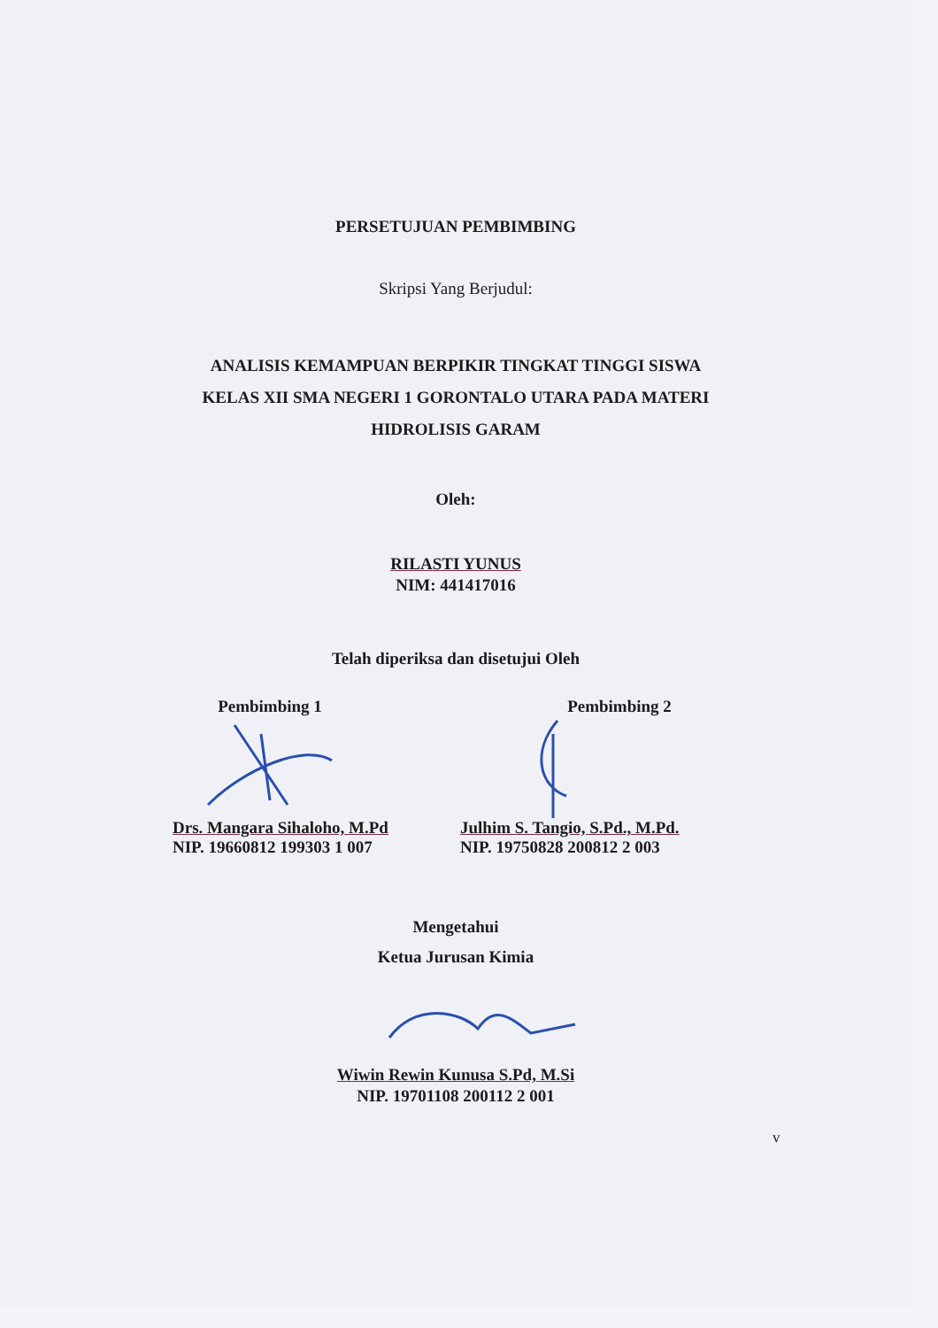PERSETUJUAN PEMBIMBING
Skripsi Yang Berjudul:
ANALISIS KEMAMPUAN BERPIKIR TINGKAT TINGGI SISWA
KELAS XII SMA NEGERI 1 GORONTALO UTARA PADA MATERI
HIDROLISIS GARAM
Oleh:
RILASTI YUNUS
NIM: 441417016
Telah diperiksa dan disetujui Oleh
Pembimbing 1
Drs. Mangara Sihaloho, M.Pd
NIP. 19660812 199303 1 007
Pembimbing 2
Julhim S. Tangio, S.Pd., M.Pd.
NIP. 19750828 200812 2 003
Mengetahui
Ketua Jurusan Kimia
Wiwin Rewin Kunusa S.Pd, M.Si
NIP. 19701108 200112 2 001
v